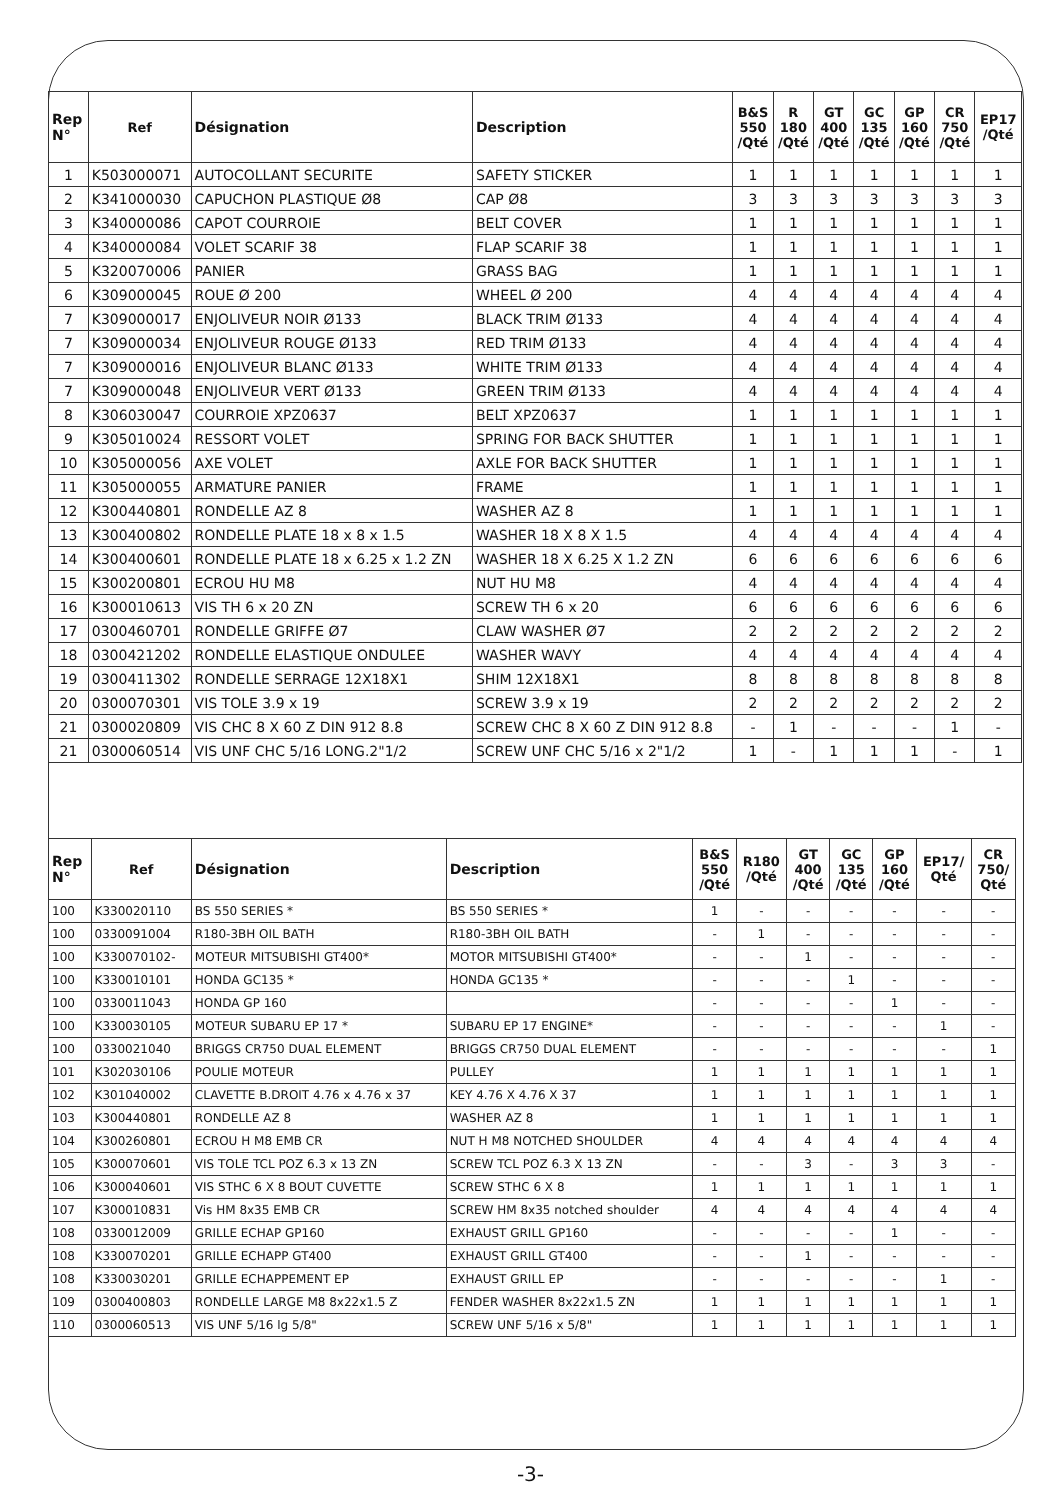| Rep N° | Ref | Désignation | Description | B&S 550 /Qté | R 180 /Qté | GT 400 /Qté | GC 135 /Qté | GP 160 /Qté | CR 750 /Qté | EP17 /Qté |
| --- | --- | --- | --- | --- | --- | --- | --- | --- | --- | --- |
| 1 | K503000071 | AUTOCOLLANT SECURITE | SAFETY STICKER | 1 | 1 | 1 | 1 | 1 | 1 | 1 |
| 2 | K341000030 | CAPUCHON PLASTIQUE Ø8 | CAP Ø8 | 3 | 3 | 3 | 3 | 3 | 3 | 3 |
| 3 | K340000086 | CAPOT COURROIE | BELT COVER | 1 | 1 | 1 | 1 | 1 | 1 | 1 |
| 4 | K340000084 | VOLET SCARIF 38 | FLAP SCARIF 38 | 1 | 1 | 1 | 1 | 1 | 1 | 1 |
| 5 | K320070006 | PANIER | GRASS BAG | 1 | 1 | 1 | 1 | 1 | 1 | 1 |
| 6 | K309000045 | ROUE Ø 200 | WHEEL Ø 200 | 4 | 4 | 4 | 4 | 4 | 4 | 4 |
| 7 | K309000017 | ENJOLIVEUR NOIR Ø133 | BLACK TRIM Ø133 | 4 | 4 | 4 | 4 | 4 | 4 | 4 |
| 7 | K309000034 | ENJOLIVEUR ROUGE Ø133 | RED TRIM Ø133 | 4 | 4 | 4 | 4 | 4 | 4 | 4 |
| 7 | K309000016 | ENJOLIVEUR BLANC Ø133 | WHITE TRIM Ø133 | 4 | 4 | 4 | 4 | 4 | 4 | 4 |
| 7 | K309000048 | ENJOLIVEUR VERT Ø133 | GREEN TRIM Ø133 | 4 | 4 | 4 | 4 | 4 | 4 | 4 |
| 8 | K306030047 | COURROIE XPZ0637 | BELT XPZ0637 | 1 | 1 | 1 | 1 | 1 | 1 | 1 |
| 9 | K305010024 | RESSORT VOLET | SPRING FOR BACK SHUTTER | 1 | 1 | 1 | 1 | 1 | 1 | 1 |
| 10 | K305000056 | AXE VOLET | AXLE FOR BACK SHUTTER | 1 | 1 | 1 | 1 | 1 | 1 | 1 |
| 11 | K305000055 | ARMATURE PANIER | FRAME | 1 | 1 | 1 | 1 | 1 | 1 | 1 |
| 12 | K300440801 | RONDELLE AZ 8 | WASHER AZ 8 | 1 | 1 | 1 | 1 | 1 | 1 | 1 |
| 13 | K300400802 | RONDELLE PLATE 18 x 8 x 1.5 | WASHER 18 X 8 X 1.5 | 4 | 4 | 4 | 4 | 4 | 4 | 4 |
| 14 | K300400601 | RONDELLE PLATE 18 x 6.25 x 1.2 ZN | WASHER 18 X 6.25 X 1.2 ZN | 6 | 6 | 6 | 6 | 6 | 6 | 6 |
| 15 | K300200801 | ECROU HU M8 | NUT HU M8 | 4 | 4 | 4 | 4 | 4 | 4 | 4 |
| 16 | K300010613 | VIS TH 6 x 20 ZN | SCREW TH 6 x 20 | 6 | 6 | 6 | 6 | 6 | 6 | 6 |
| 17 | 0300460701 | RONDELLE GRIFFE Ø7 | CLAW WASHER Ø7 | 2 | 2 | 2 | 2 | 2 | 2 | 2 |
| 18 | 0300421202 | RONDELLE ELASTIQUE ONDULEE | WASHER WAVY | 4 | 4 | 4 | 4 | 4 | 4 | 4 |
| 19 | 0300411302 | RONDELLE SERRAGE 12X18X1 | SHIM 12X18X1 | 8 | 8 | 8 | 8 | 8 | 8 | 8 |
| 20 | 0300070301 | VIS TOLE 3.9 x 19 | SCREW 3.9 x 19 | 2 | 2 | 2 | 2 | 2 | 2 | 2 |
| 21 | 0300020809 | VIS CHC 8 X 60 Z DIN 912 8.8 | SCREW CHC 8 X 60 Z DIN 912 8.8 | - | 1 | - | - | - | 1 | - |
| 21 | 0300060514 | VIS UNF CHC 5/16 LONG.2"1/2 | SCREW UNF CHC 5/16 x 2"1/2 | 1 | - | 1 | 1 | 1 | - | 1 |
| Rep N° | Ref | Désignation | Description | B&S 550 /Qté | R180 /Qté | GT 400 /Qté | GC 135 /Qté | GP 160 /Qté | EP17/ Qté | CR 750/ Qté |
| --- | --- | --- | --- | --- | --- | --- | --- | --- | --- | --- |
| 100 | K330020110 | BS 550 SERIES * | BS 550 SERIES * | 1 | - | - | - | - | - | - |
| 100 | 0330091004 | R180-3BH OIL BATH | R180-3BH OIL BATH | - | 1 | - | - | - | - | - |
| 100 | K330070102- | MOTEUR MITSUBISHI GT400* | MOTOR MITSUBISHI GT400* | - | - | 1 | - | - | - | - |
| 100 | K330010101 | HONDA GC135 * | HONDA GC135 * | - | - | - | 1 | - | - | - |
| 100 | 0330011043 | HONDA GP 160 | | - | - | - | - | 1 | - | - |
| 100 | K330030105 | MOTEUR SUBARU EP 17 * | SUBARU EP 17 ENGINE* | - | - | - | - | - | 1 | - |
| 100 | 0330021040 | BRIGGS CR750 DUAL ELEMENT | BRIGGS CR750 DUAL ELEMENT | - | - | - | - | - | - | 1 |
| 101 | K302030106 | POULIE MOTEUR | PULLEY | 1 | 1 | 1 | 1 | 1 | 1 | 1 |
| 102 | K301040002 | CLAVETTE B.DROIT 4.76 x 4.76 x 37 | KEY 4.76 X 4.76 X 37 | 1 | 1 | 1 | 1 | 1 | 1 | 1 |
| 103 | K300440801 | RONDELLE AZ 8 | WASHER AZ 8 | 1 | 1 | 1 | 1 | 1 | 1 | 1 |
| 104 | K300260801 | ECROU H M8 EMB CR | NUT H M8 NOTCHED SHOULDER | 4 | 4 | 4 | 4 | 4 | 4 | 4 |
| 105 | K300070601 | VIS TOLE TCL POZ 6.3 x 13 ZN | SCREW TCL POZ 6.3 X 13 ZN | - | - | 3 | - | 3 | 3 | - |
| 106 | K300040601 | VIS STHC 6 X 8 BOUT CUVETTE | SCREW STHC 6 X 8 | 1 | 1 | 1 | 1 | 1 | 1 | 1 |
| 107 | K300010831 | Vis HM 8x35 EMB CR | SCREW HM 8x35 notched shoulder | 4 | 4 | 4 | 4 | 4 | 4 | 4 |
| 108 | 0330012009 | GRILLE ECHAP GP160 | EXHAUST GRILL GP160 | - | - | - | - | 1 | - | - |
| 108 | K330070201 | GRILLE ECHAPP GT400 | EXHAUST GRILL GT400 | - | - | 1 | - | - | - | - |
| 108 | K330030201 | GRILLE ECHAPPEMENT EP | EXHAUST GRILL EP | - | - | - | - | - | 1 | - |
| 109 | 0300400803 | RONDELLE LARGE M8 8x22x1.5 Z | FENDER WASHER 8x22x1.5 ZN | 1 | 1 | 1 | 1 | 1 | 1 | 1 |
| 110 | 0300060513 | VIS UNF 5/16 lg 5/8" | SCREW UNF 5/16 x 5/8" | 1 | 1 | 1 | 1 | 1 | 1 | 1 |
-3-